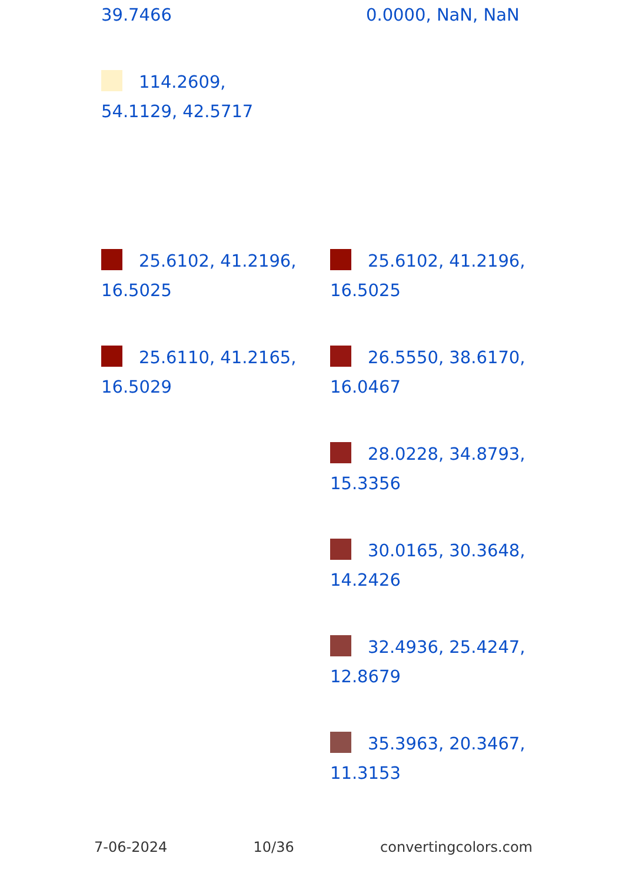39.7466 0.0000, NaN, NaN
114.2609, 54.1129, 42.5717
25.6102, 41.2196, 16.5025
25.6102, 41.2196, 16.5025
25.6110, 41.2165, 16.5029
26.5550, 38.6170, 16.0467
28.0228, 34.8793, 15.3356
30.0165, 30.3648, 14.2426
32.4936, 25.4247, 12.8679
35.3963, 20.3467, 11.3153
7-06-2024 10/36 convertingcolors.com